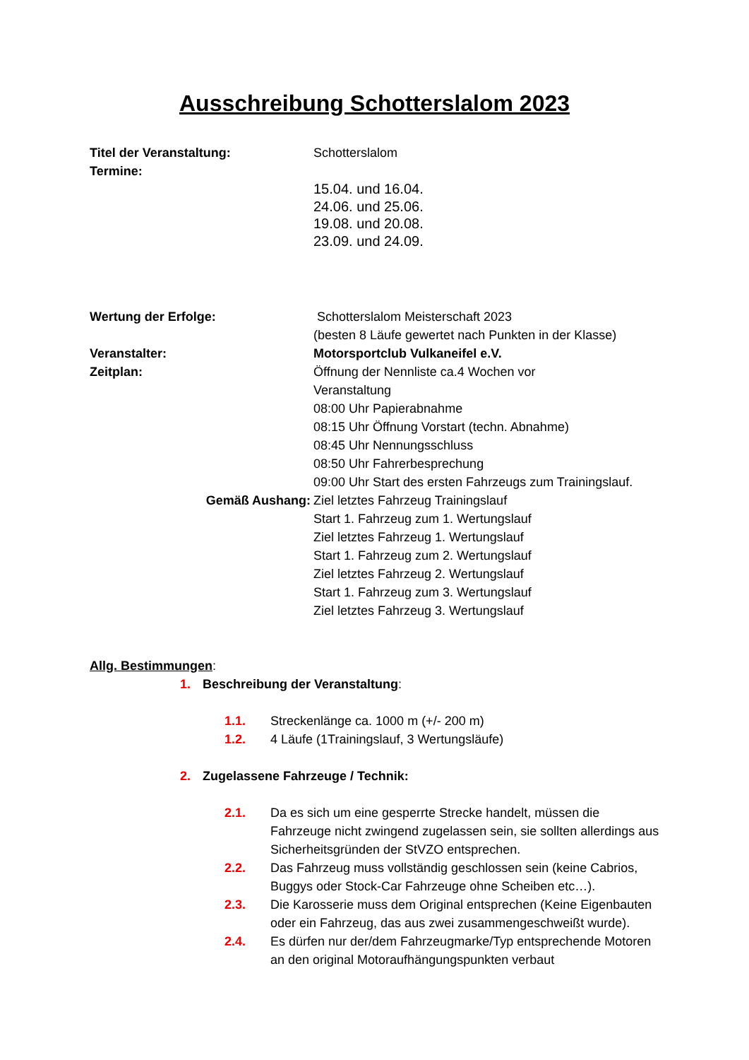Ausschreibung Schotterslalom 2023
Titel der Veranstaltung: Schotterslalom
Termine:
15.04. und 16.04.
24.06. und 25.06.
19.08. und 20.08.
23.09. und 24.09.
Wertung der Erfolge: Schotterslalom Meisterschaft 2023
(besten 8 Läufe gewertet nach Punkten in der Klasse)
Veranstalter: Motorsportclub Vulkaneifel e.V.
Zeitplan: Öffnung der Nennliste ca.4 Wochen vor
Veranstaltung
08:00 Uhr Papierabnahme
08:15 Uhr Öffnung Vorstart (techn. Abnahme)
08:45 Uhr Nennungsschluss
08:50 Uhr Fahrerbesprechung
09:00 Uhr Start des ersten Fahrzeugs zum Trainingslauf.
Gemäß Aushang: Ziel letztes Fahrzeug Trainingslauf
Start 1. Fahrzeug zum 1. Wertungslauf
Ziel letztes Fahrzeug 1. Wertungslauf
Start 1. Fahrzeug zum 2. Wertungslauf
Ziel letztes Fahrzeug 2. Wertungslauf
Start 1. Fahrzeug zum 3. Wertungslauf
Ziel letztes Fahrzeug 3. Wertungslauf
Allg. Bestimmungen:
1. Beschreibung der Veranstaltung:
1.1. Streckenlänge ca. 1000 m (+/- 200 m)
1.2. 4 Läufe (1Trainingslauf, 3 Wertungsläufe)
2. Zugelassene Fahrzeuge / Technik:
2.1. Da es sich um eine gesperrte Strecke handelt, müssen die Fahrzeuge nicht zwingend zugelassen sein, sie sollten allerdings aus Sicherheitsgründen der StVZO entsprechen.
2.2. Das Fahrzeug muss vollständig geschlossen sein (keine Cabrios, Buggys oder Stock-Car Fahrzeuge ohne Scheiben etc…).
2.3. Die Karosserie muss dem Original entsprechen (Keine Eigenbauten oder ein Fahrzeug, das aus zwei zusammengeschweißt wurde).
2.4. Es dürfen nur der/dem Fahrzeugmarke/Typ entsprechende Motoren an den original Motoraufhängungspunkten verbaut